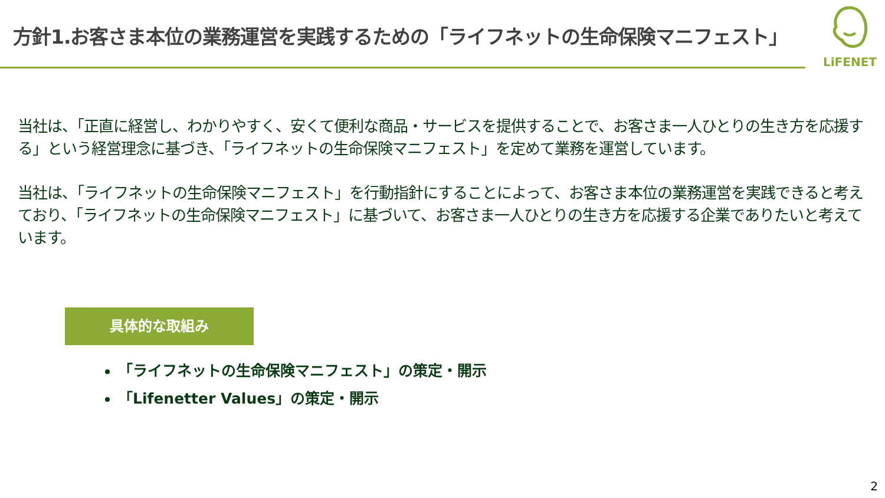方針1.お客さま本位の業務運営を実践するための「ライフネットの生命保険マニフェスト」
LiFENET
当社は、「正直に経営し、わかりやすく、安くて便利な商品・サービスを提供することで、お客さま一人ひとりの生き方を応援する」という経営理念に基づき、「ライフネットの生命保険マニフェスト」を定めて業務を運営しています。
当社は、「ライフネットの生命保険マニフェスト」を行動指針にすることによって、お客さま本位の業務運営を実践できると考えており、「ライフネットの生命保険マニフェスト」に基づいて、お客さま一人ひとりの生き方を応援する企業でありたいと考えています。
具体的な取組み
「ライフネットの生命保険マニフェスト」の策定・開示
「Lifenetter Values」の策定・開示
2